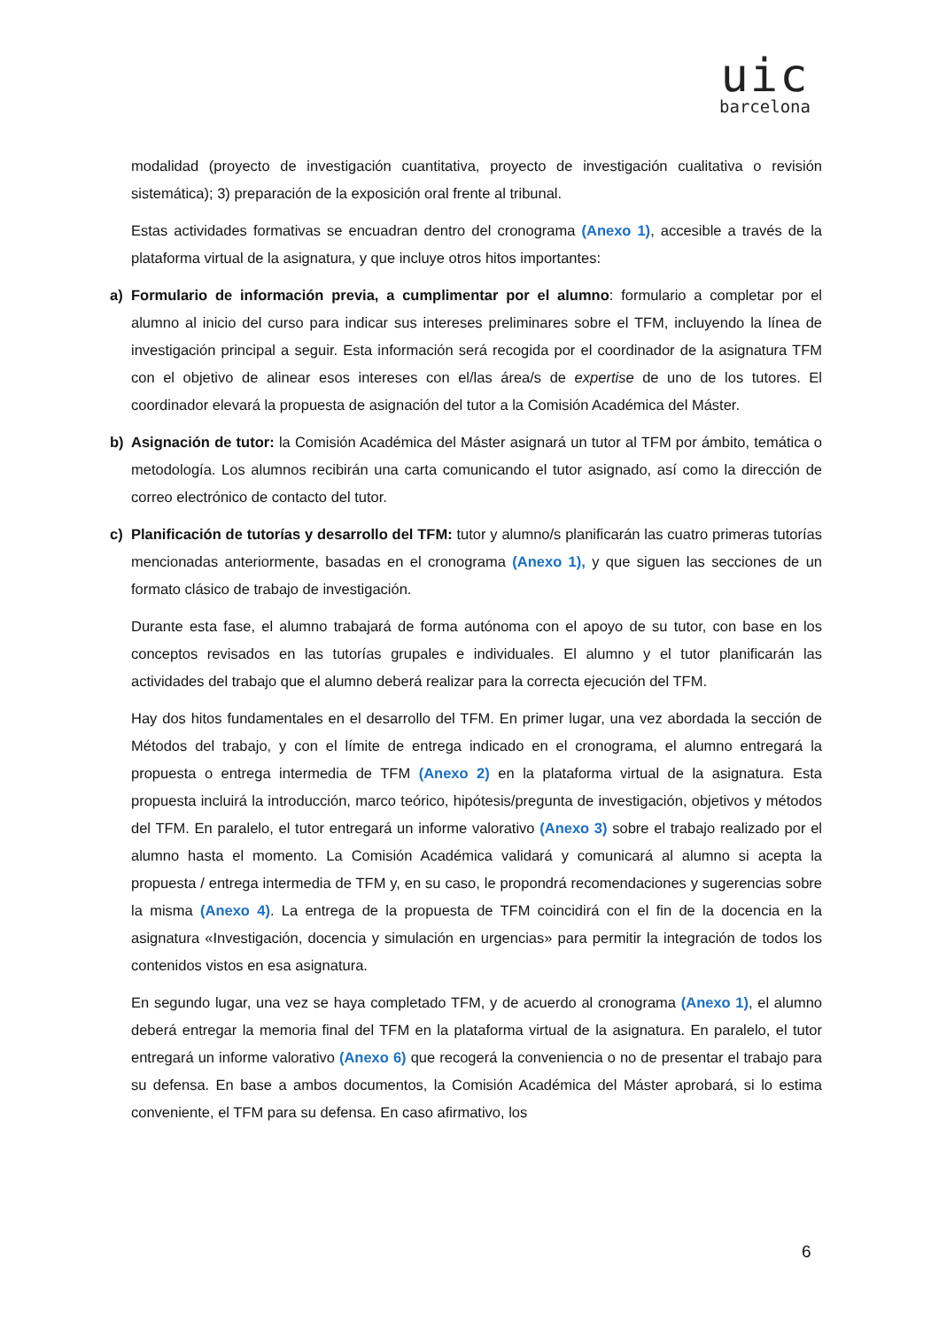uic
barcelona
modalidad (proyecto de investigación cuantitativa, proyecto de investigación cualitativa o revisión sistemática); 3) preparación de la exposición oral frente al tribunal.
Estas actividades formativas se encuadran dentro del cronograma (Anexo 1), accesible a través de la plataforma virtual de la asignatura, y que incluye otros hitos importantes:
a) Formulario de información previa, a cumplimentar por el alumno: formulario a completar por el alumno al inicio del curso para indicar sus intereses preliminares sobre el TFM, incluyendo la línea de investigación principal a seguir. Esta información será recogida por el coordinador de la asignatura TFM con el objetivo de alinear esos intereses con el/las área/s de expertise de uno de los tutores. El coordinador elevará la propuesta de asignación del tutor a la Comisión Académica del Máster.
b) Asignación de tutor: la Comisión Académica del Máster asignará un tutor al TFM por ámbito, temática o metodología. Los alumnos recibirán una carta comunicando el tutor asignado, así como la dirección de correo electrónico de contacto del tutor.
c) Planificación de tutorías y desarrollo del TFM: tutor y alumno/s planificarán las cuatro primeras tutorías mencionadas anteriormente, basadas en el cronograma (Anexo 1), y que siguen las secciones de un formato clásico de trabajo de investigación.
Durante esta fase, el alumno trabajará de forma autónoma con el apoyo de su tutor, con base en los conceptos revisados en las tutorías grupales e individuales. El alumno y el tutor planificarán las actividades del trabajo que el alumno deberá realizar para la correcta ejecución del TFM.
Hay dos hitos fundamentales en el desarrollo del TFM. En primer lugar, una vez abordada la sección de Métodos del trabajo, y con el límite de entrega indicado en el cronograma, el alumno entregará la propuesta o entrega intermedia de TFM (Anexo 2) en la plataforma virtual de la asignatura. Esta propuesta incluirá la introducción, marco teórico, hipótesis/pregunta de investigación, objetivos y métodos del TFM. En paralelo, el tutor entregará un informe valorativo (Anexo 3) sobre el trabajo realizado por el alumno hasta el momento. La Comisión Académica validará y comunicará al alumno si acepta la propuesta / entrega intermedia de TFM y, en su caso, le propondrá recomendaciones y sugerencias sobre la misma (Anexo 4). La entrega de la propuesta de TFM coincidirá con el fin de la docencia en la asignatura «Investigación, docencia y simulación en urgencias» para permitir la integración de todos los contenidos vistos en esa asignatura.
En segundo lugar, una vez se haya completado TFM, y de acuerdo al cronograma (Anexo 1), el alumno deberá entregar la memoria final del TFM en la plataforma virtual de la asignatura. En paralelo, el tutor entregará un informe valorativo (Anexo 6) que recogerá la conveniencia o no de presentar el trabajo para su defensa. En base a ambos documentos, la Comisión Académica del Máster aprobará, si lo estima conveniente, el TFM para su defensa. En caso afirmativo, los
6